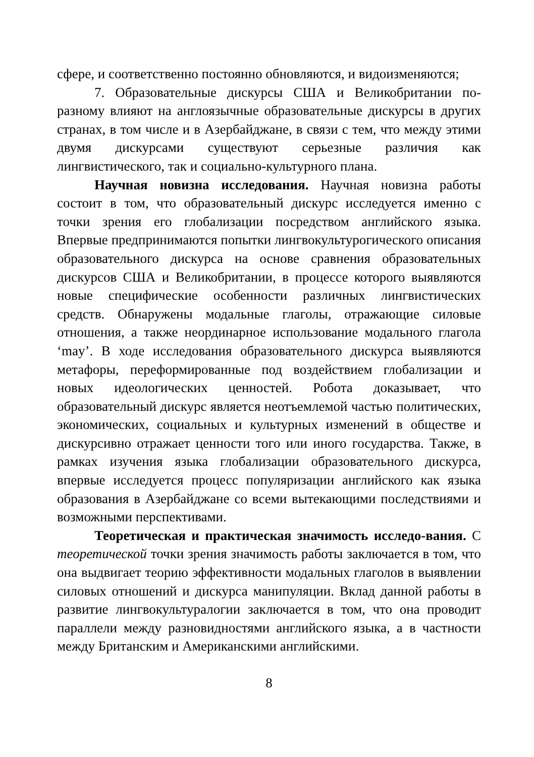сфере, и соответственно постоянно обновляются, и видоизменяются;
7. Образовательные дискурсы США и Великобритании по-разному влияют на англоязычные образовательные дискурсы в других странах, в том числе и в Азербайджане, в связи с тем, что между этими двумя дискурсами существуют серьезные различия как лингвистического, так и социально-культурного плана.
Научная новизна исследования. Научная новизна работы состоит в том, что образовательный дискурс исследуется именно с точки зрения его глобализации посредством английского языка. Впервые предпринимаются попытки лингвокультурогического описания образовательного дискурса на основе сравнения образовательных дискурсов США и Великобритании, в процессе которого выявляются новые специфические особенности различных лингвистических средств. Обнаружены модальные глаголы, отражающие силовые отношения, а также неординарное использование модального глагола ‘may’. В ходе исследования образовательного дискурса выявляются метафоры, переформированные под воздействием глобализации и новых идеологических ценностей. Робота доказывает, что образовательный дискурс является неотъемлемой частью политических, экономических, социальных и культурных изменений в обществе и дискурсивно отражает ценности того или иного государства. Также, в рамках изучения языка глобализации образовательного дискурса, впервые исследуется процесс популяризации английского как языка образования в Азербайджане со всеми вытекающими последствиями и возможными перспективами.
Теоретическая и практическая значимость исследо-вания. С теоретической точки зрения значимость работы заключается в том, что она выдвигает теорию эффективности модальных глаголов в выявлении силовых отношений и дискурса манипуляции. Вклад данной работы в развитие лингвокультуралогии заключается в том, что она проводит параллели между разновидностями английского языка, а в частности между Британским и Американскими английскими.
8